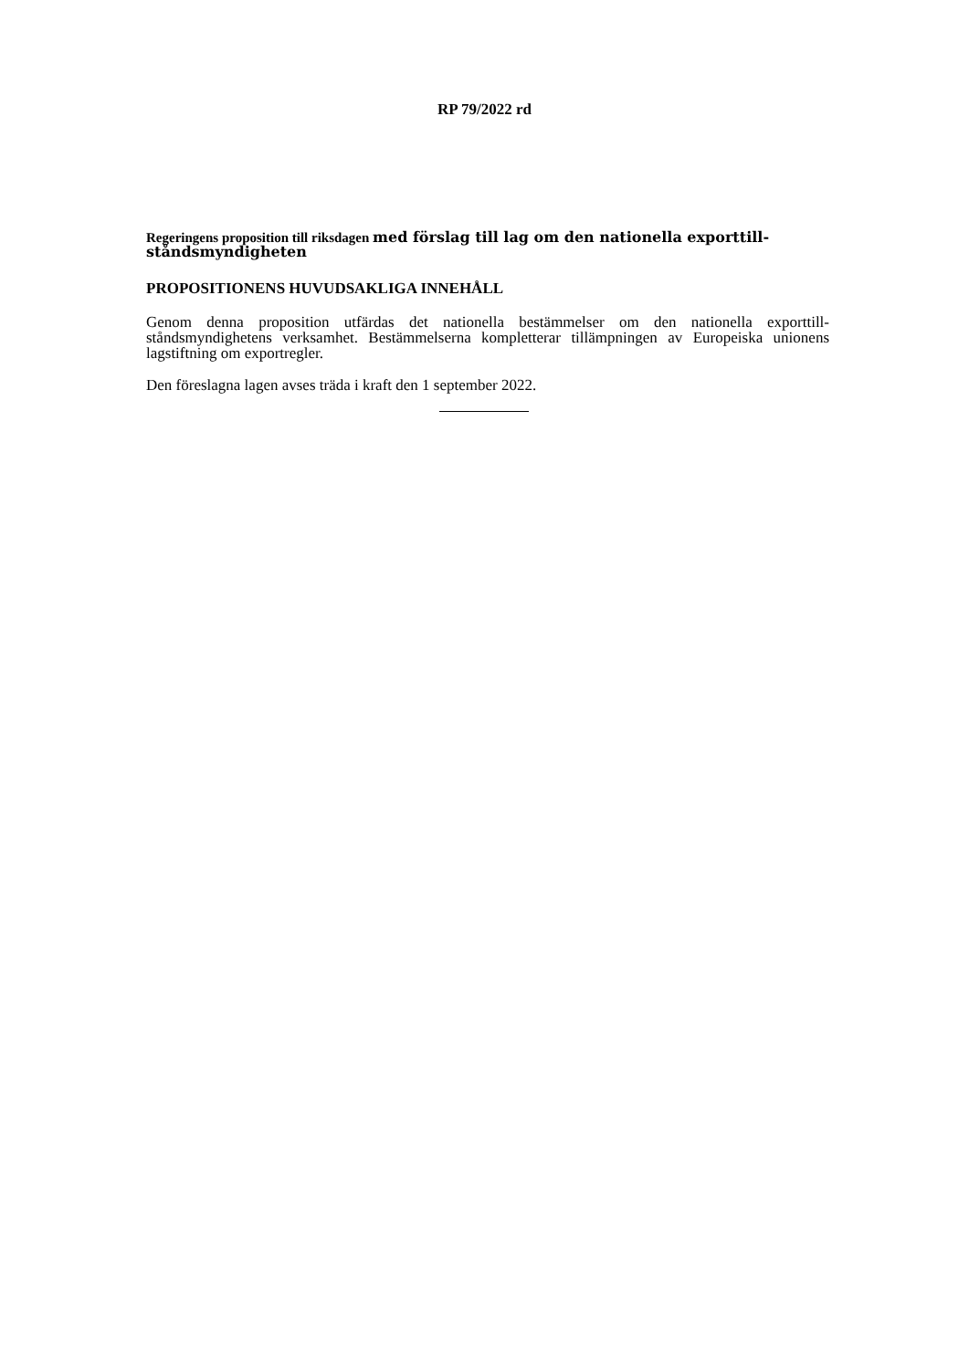RP 79/2022 rd
Regeringens proposition till riksdagen med förslag till lag om den nationella exporttill­ståndsmyndigheten
PROPOSITIONENS HUVUDSAKLIGA INNEHÅLL
Genom denna proposition utfärdas det nationella bestämmelser om den nationella exporttill­ståndsmyndighetens verksamhet. Bestämmelserna kompletterar tillämpningen av Europeiska unionens lagstiftning om exportregler.
Den föreslagna lagen avses träda i kraft den 1 september 2022.